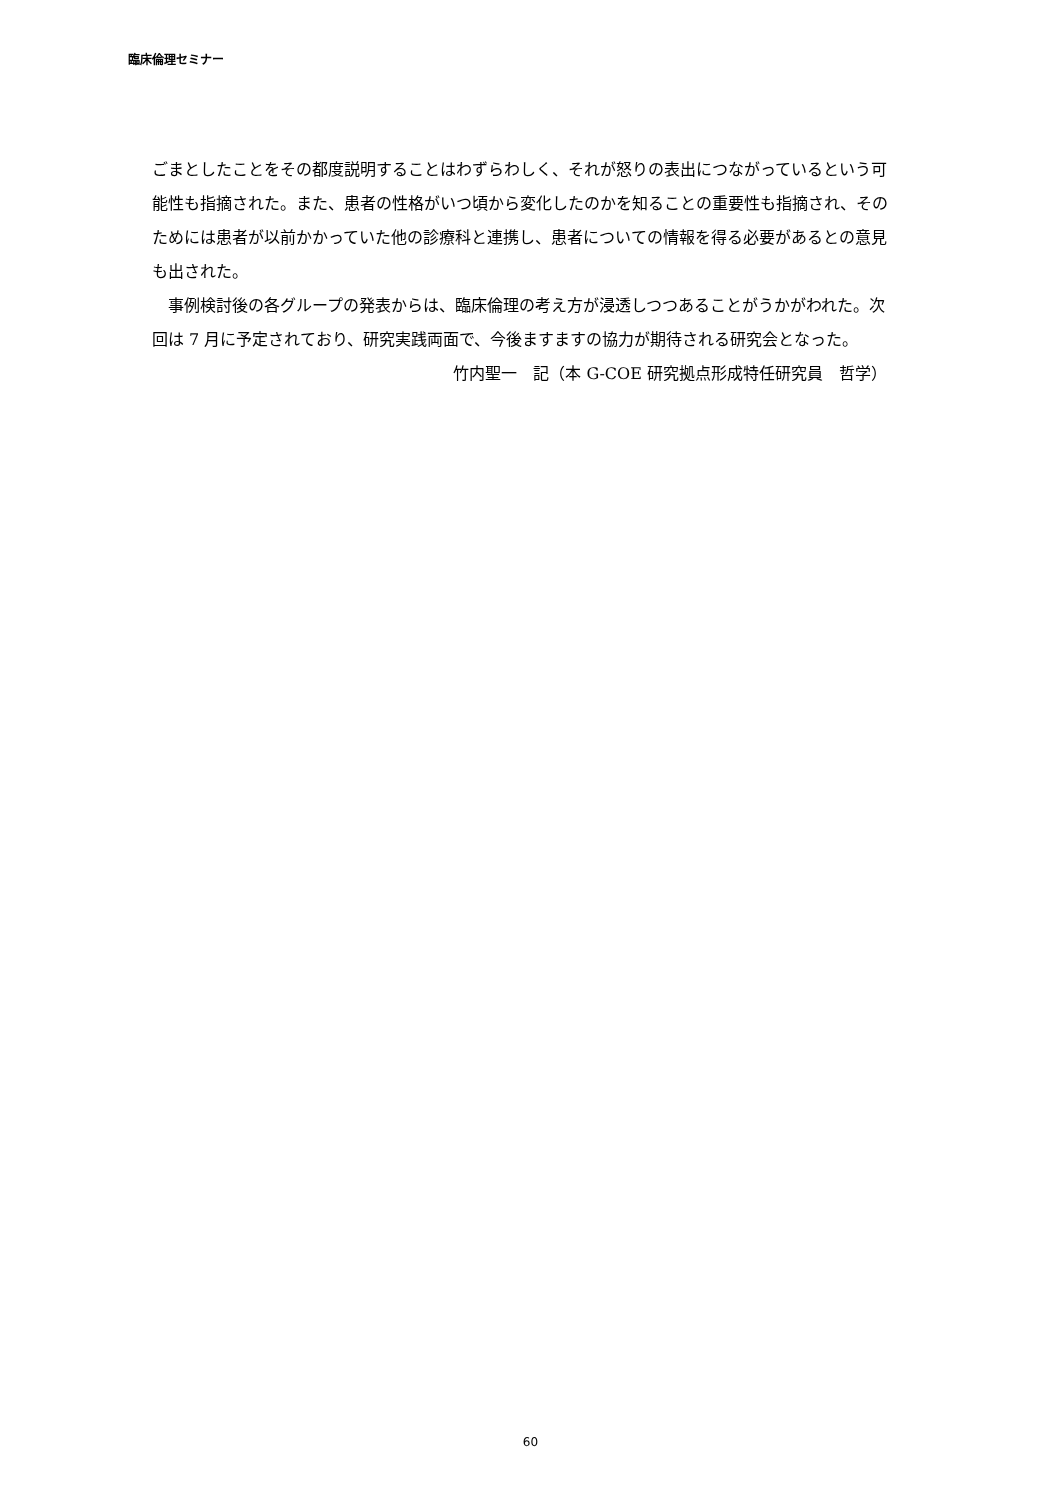臨床倫理セミナー
ごまとしたことをその都度説明することはわずらわしく、それが怒りの表出につながっているという可能性も指摘された。また、患者の性格がいつ頃から変化したのかを知ることの重要性も指摘され、そのためには患者が以前かかっていた他の診療科と連携し、患者についての情報を得る必要があるとの意見も出された。
　事例検討後の各グループの発表からは、臨床倫理の考え方が浸透しつつあることがうかがわれた。次回は 7 月に予定されており、研究実践両面で、今後ますますの協力が期待される研究会となった。
竹内聖一　記（本 G-COE 研究拠点形成特任研究員　哲学）
60